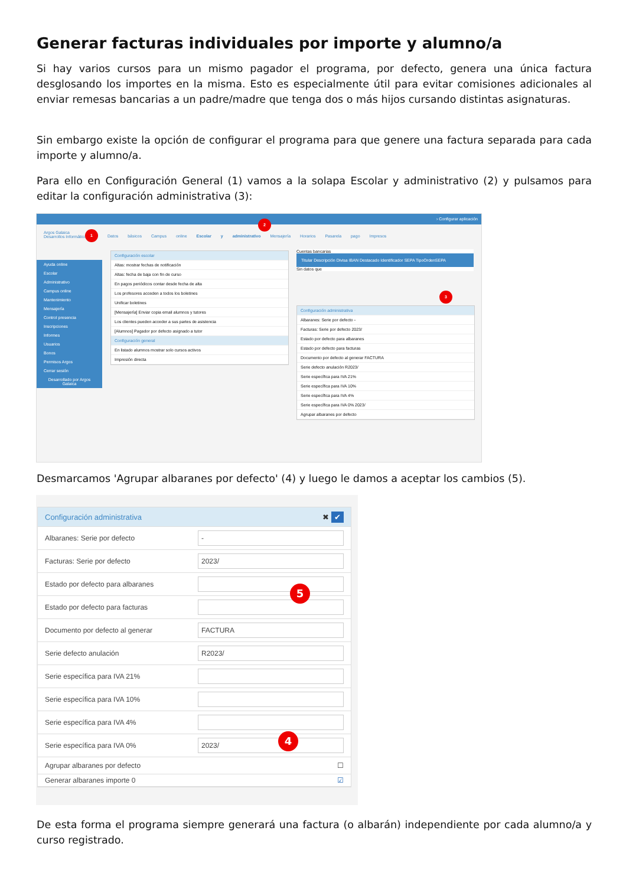Generar facturas individuales por importe y alumno/a
Si hay varios cursos para un mismo pagador el programa, por defecto, genera una única factura desglosando los importes en la misma. Esto es especialmente útil para evitar comisiones adicionales al enviar remesas bancarias a un padre/madre que tenga dos o más hijos cursando distintas asignaturas.
Sin embargo existe la opción de configurar el programa para que genere una factura separada para cada importe y alumno/a.
Para ello en Configuración General (1) vamos a la solapa Escolar y administrativo (2) y pulsamos para editar la configuración administrativa (3):
› Configurar aplicación
Argos Galaica
Desarrollos Informáticos
Datos básicos Campus online Escolar y administrativo Mensajería Horarios Pasarela pago Impresos
Ayuda online
Escolar
Administrativo
Campus online
Mantenimiento
Mensajería
Control presencia
Inscripciones
Informes
Usuarios
Bonos
Permisos Argos
Cerrar sesión
Desarrollado por Argos Galaica
Configuración escolar
Altas: mostrar fechas de notificación
Altas: fecha de baja con fin de curso
En pagos periódicos contar desde fecha de alta
Los profesores acceden a todos los boletines
Unificar boletines
[Mensajería] Enviar copia email alumnos y tutores
Los clientes pueden acceder a sus partes de asistencia
[Alumnos] Pagador por defecto asignado a tutor
Configuración general
En listado alumnos mostrar solo cursos activos
Impresión directa
Cuentas bancarias
Titular Descripción Divisa IBAN Destacado Identificador SEPA TipoOrdenSEPA
Sin datos que
Configuración administrativa
Albaranes: Serie por defecto -
Facturas: Serie por defecto 2023/
Estado por defecto para albaranes
Estado por defecto para facturas
Documento por defecto al generar FACTURA
Serie defecto anulación R2023/
Serie específica para IVA 21%
Serie específica para IVA 10%
Serie específica para IVA 4%
Serie específica para IVA 0% 2023/
Agrupar albaranes por defecto
1
2
3
Desmarcamos 'Agrupar albaranes por defecto' (4) y luego le damos a aceptar los cambios (5).
Configuración administrativa ✖ ✔
Albaranes: Serie por defecto -
Facturas: Serie por defecto 2023/
Estado por defecto para albaranes
Estado por defecto para facturas
Documento por defecto al generar FACTURA
Serie defecto anulación R2023/
Serie específica para IVA 21%
Serie específica para IVA 10%
Serie específica para IVA 4%
Serie específica para IVA 0% 2023/
Agrupar albaranes por defecto ☐
Generar albaranes importe 0 ☑
5
4
De esta forma el programa siempre generará una factura (o albarán) independiente por cada alumno/a y curso registrado.